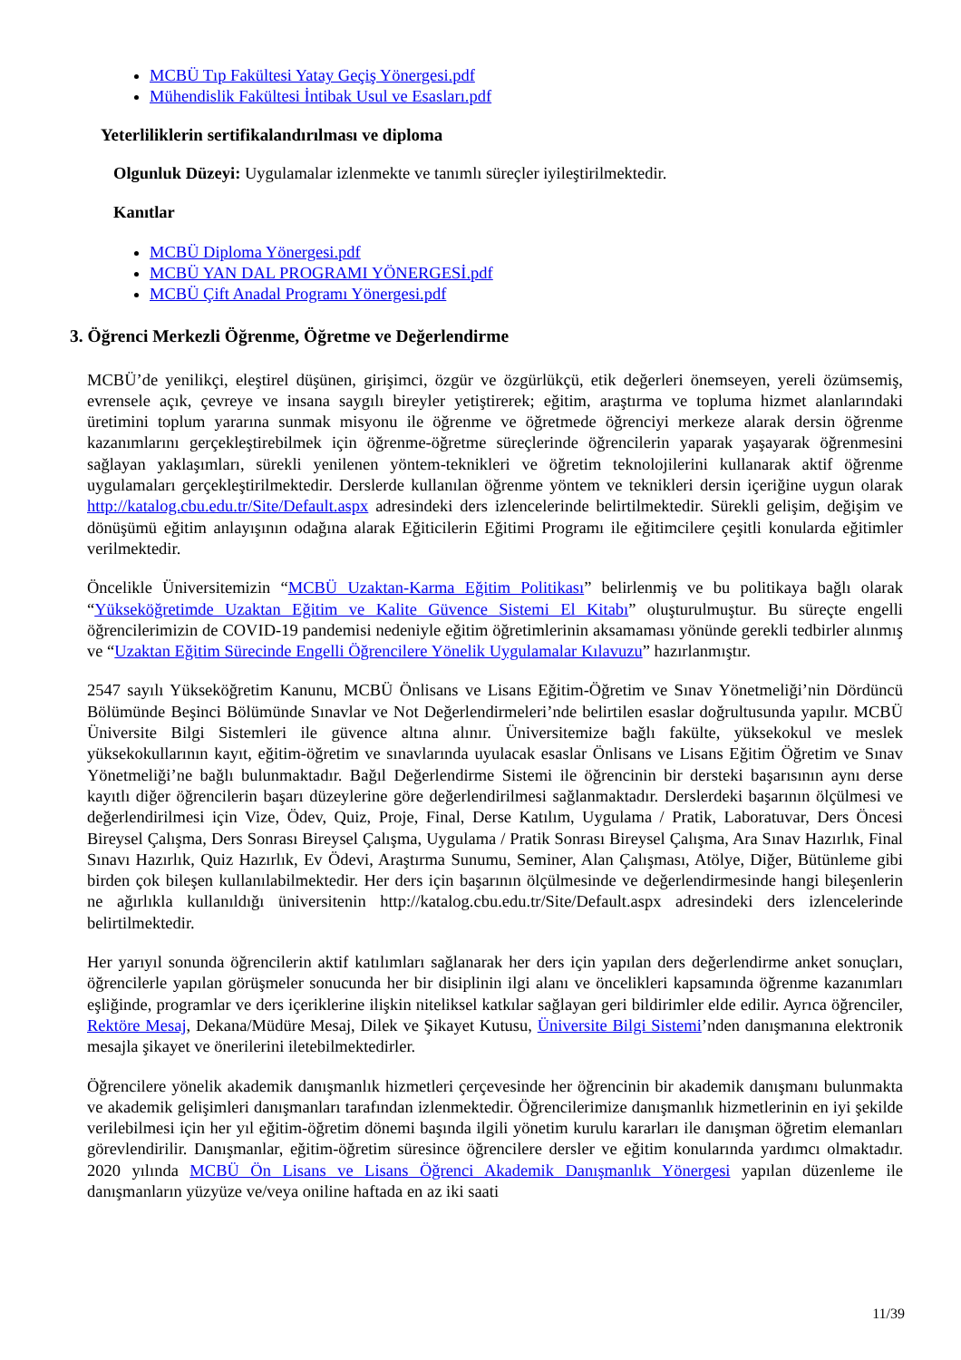MCBÜ Tıp Fakültesi Yatay Geçiş Yönergesi.pdf
Mühendislik Fakültesi İntibak Usul ve Esasları.pdf
Yeterliliklerin sertifikalandırılması ve diploma
Olgunluk Düzeyi: Uygulamalar izlenmekte ve tanımlı süreçler iyileştirilmektedir.
Kanıtlar
MCBÜ Diploma Yönergesi.pdf
MCBÜ YAN DAL PROGRAMI YÖNERGESİ.pdf
MCBÜ Çift Anadal Programı Yönergesi.pdf
3. Öğrenci Merkezli Öğrenme, Öğretme ve Değerlendirme
MCBÜ’de yenilikçi, eleştirel düşünen, girişimci, özgür ve özgürlükçü, etik değerleri önemseyen, yereli özümsemiş, evrensele açık, çevreye ve insana saygılı bireyler yetiştirerek; eğitim, araştırma ve topluma hizmet alanlarındaki üretimini toplum yararına sunmak misyonu ile öğrenme ve öğretmede öğrenciyi merkeze alarak dersin öğrenme kazanımlarını gerçekleştirebilmek için öğrenme-öğretme süreçlerinde öğrencilerin yaparak yaşayarak öğrenmesini sağlayan yaklaşımları, sürekli yenilenen yöntem-teknikleri ve öğretim teknolojilerini kullanarak aktif öğrenme uygulamaları gerçekleştirilmektedir. Derslerde kullanılan öğrenme yöntem ve teknikleri dersin içeriğine uygun olarak http://katalog.cbu.edu.tr/Site/Default.aspx adresindeki ders izlencelerinde belirtilmektedir. Sürekli gelişim, değişim ve dönüşümü eğitim anlayışının odağına alarak Eğiticilerin Eğitimi Programı ile eğitimcilere çeşitli konularda eğitimler verilmektedir.
Öncelikle Üniversitemizin “MCBÜ Uzaktan-Karma Eğitim Politikası” belirlenmiş ve bu politikaya bağlı olarak “Yükseköğretimde Uzaktan Eğitim ve Kalite Güvence Sistemi El Kitabı” oluşturulmuştur. Bu süreçte engelli öğrencilerimizin de COVID-19 pandemisi nedeniyle eğitim öğretimlerinin aksamaması yönünde gerekli tedbirler alınmış ve “Uzaktan Eğitim Sürecinde Engelli Öğrencilere Yönelik Uygulamalar Kılavuzu” hazırlanmıştır.
2547 sayılı Yükseköğretim Kanunu, MCBÜ Önlisans ve Lisans Eğitim-Öğretim ve Sınav Yönetmeliği’nin Dördüncü Bölümünde Beşinci Bölümünde Sınavlar ve Not Değerlendirmeleri’nde belirtilen esaslar doğrultusunda yapılır. MCBÜ Üniversite Bilgi Sistemleri ile güvence altına alınır. Üniversitemize bağlı fakülte, yüksekokul ve meslek yüksekokullarının kayıt, eğitim-öğretim ve sınavlarında uyulacak esaslar Önlisans ve Lisans Eğitim Öğretim ve Sınav Yönetmeliği’ne bağlı bulunmaktadır. Bağıl Değerlendirme Sistemi ile öğrencinin bir dersteki başarısının aynı derse kayıtlı diğer öğrencilerin başarı düzeylerine göre değerlendirilmesi sağlanmaktadır. Derslerdeki başarının ölçülmesi ve değerlendirilmesi için Vize, Ödev, Quiz, Proje, Final, Derse Katılım, Uygulama / Pratik, Laboratuvar, Ders Öncesi Bireysel Çalışma, Ders Sonrası Bireysel Çalışma, Uygulama / Pratik Sonrası Bireysel Çalışma, Ara Sınav Hazırlık, Final Sınavı Hazırlık, Quiz Hazırlık, Ev Ödevi, Araştırma Sunumu, Seminer, Alan Çalışması, Atölye, Diğer, Bütünleme gibi birden çok bileşen kullanılabilmektedir. Her ders için başarının ölçülmesinde ve değerlendirmesinde hangi bileşenlerin ne ağırlıkla kullanıldığı üniversitenin http://katalog.cbu.edu.tr/Site/Default.aspx adresindeki ders izlencelerinde belirtilmektedir.
Her yarıyıl sonunda öğrencilerin aktif katılımları sağlanarak her ders için yapılan ders değerlendirme anket sonuçları, öğrencilerle yapılan görüşmeler sonucunda her bir disiplinin ilgi alanı ve öncelikleri kapsamında öğrenme kazanımları eşliğinde, programlar ve ders içeriklerine ilişkin niteliksel katkılar sağlayan geri bildirimler elde edilir. Ayrıca öğrenciler, Rektöre Mesaj, Dekana/Müdüre Mesaj, Dilek ve Şikayet Kutusu, Üniversite Bilgi Sistemi’nden danışmanına elektronik mesajla şikayet ve önerilerini iletebilmektedirler.
Öğrencilere yönelik akademik danışmanlık hizmetleri çerçevesinde her öğrencinin bir akademik danışmanı bulunmakta ve akademik gelişimleri danışmanları tarafından izlenmektedir. Öğrencilerimize danışmanlık hizmetlerinin en iyi şekilde verilebilmesi için her yıl eğitim-öğretim dönemi başında ilgili yönetim kurulu kararları ile danışman öğretim elemanları görevlendirilir. Danışmanlar, eğitim-öğretim süresince öğrencilere dersler ve eğitim konularında yardımcı olmaktadır. 2020 yılında MCBÜ Ön Lisans ve Lisans Öğrenci Akademik Danışmanlık Yönergesi yapılan düzenleme ile danışmanların yüzyüze ve/veya oniline haftada en az iki saati
11/39